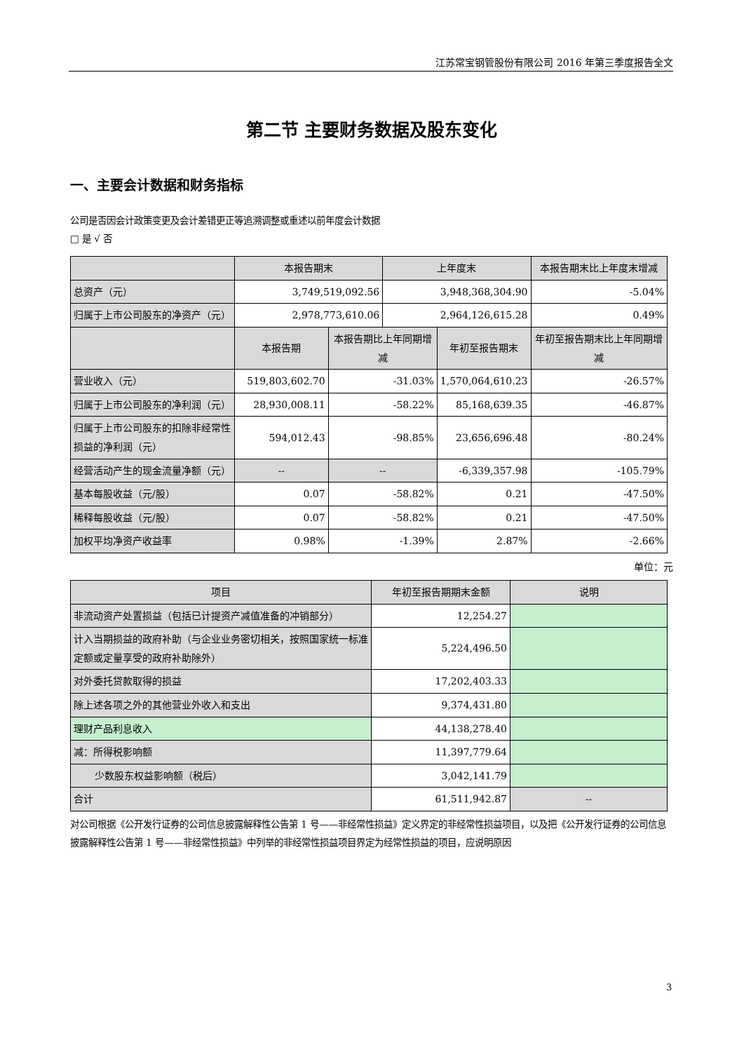江苏常宝钢管股份有限公司 2016 年第三季度报告全文
第二节 主要财务数据及股东变化
一、主要会计数据和财务指标
公司是否因会计政策变更及会计差错更正等追溯调整或重述以前年度会计数据
□ 是 √ 否
| | 本报告期末 | | 上年度末 | | 本报告期末比上年度末增减 |
| --- | --- | --- | --- | --- | --- |
| 总资产（元） | 3,749,519,092.56 | | 3,948,368,304.90 | | -5.04% |
| 归属于上市公司股东的净资产（元） | 2,978,773,610.06 | | 2,964,126,615.28 | | 0.49% |
| | 本报告期 | 本报告期比上年同期增减 | | 年初至报告期末 | 年初至报告期末比上年同期增减 |
| 营业收入（元） | 519,803,602.70 | -31.03% | | 1,570,064,610.23 | -26.57% |
| 归属于上市公司股东的净利润（元） | 28,930,008.11 | -58.22% | | 85,168,639.35 | -46.87% |
| 归属于上市公司股东的扣除非经常性损益的净利润（元） | 594,012.43 | -98.85% | | 23,656,696.48 | -80.24% |
| 经营活动产生的现金流量净额（元） | -- | -- | | -6,339,357.98 | -105.79% |
| 基本每股收益（元/股） | 0.07 | -58.82% | | 0.21 | -47.50% |
| 稀释每股收益（元/股） | 0.07 | -58.82% | | 0.21 | -47.50% |
| 加权平均净资产收益率 | 0.98% | -1.39% | | 2.87% | -2.66% |
单位：元
| 项目 | 年初至报告期期末金额 | 说明 |
| --- | --- | --- |
| 非流动资产处置损益（包括已计提资产减值准备的冲销部分） | 12,254.27 | |
| 计入当期损益的政府补助（与企业业务密切相关，按照国家统一标准定额或定量享受的政府补助除外） | 5,224,496.50 | |
| 对外委托贷款取得的损益 | 17,202,403.33 | |
| 除上述各项之外的其他营业外收入和支出 | 9,374,431.80 | |
| 理财产品利息收入 | 44,138,278.40 | |
| 减：所得税影响额 | 11,397,779.64 | |
| 少数股东权益影响额（税后） | 3,042,141.79 | |
| 合计 | 61,511,942.87 | -- |
对公司根据《公开发行证券的公司信息披露解释性公告第 1 号——非经常性损益》定义界定的非经常性损益项目，以及把《公开发行证券的公司信息披露解释性公告第 1 号——非经常性损益》中列举的非经常性损益项目界定为经常性损益的项目，应说明原因
3